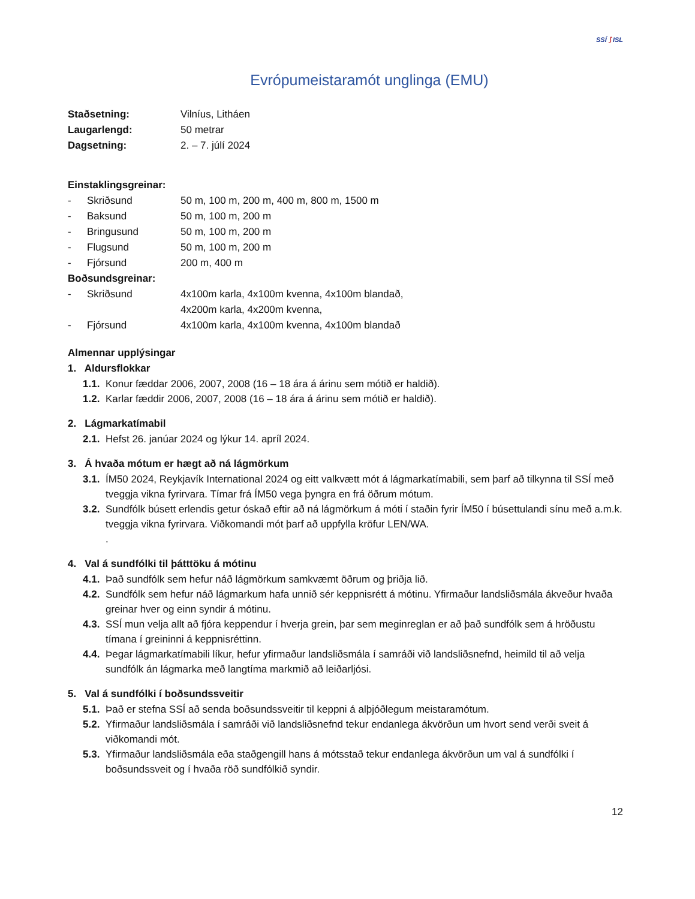SSÍ ⟆ ISL
Evrópumeistaramót unglinga (EMU)
Staðsetning: Vilníus, Litháen
Laugarlengd: 50 metrar
Dagsetning: 2. – 7. júlí 2024
Einstaklingsgreinar:
- Skriðsund 50 m, 100 m, 200 m, 400 m, 800 m, 1500 m
- Baksund 50 m, 100 m, 200 m
- Bringusund 50 m, 100 m, 200 m
- Flugsund 50 m, 100 m, 200 m
- Fjórsund 200 m, 400 m
Boðsundsgreinar:
- Skriðsund 4x100m karla, 4x100m kvenna, 4x100m blandað,
4x200m karla, 4x200m kvenna,
- Fjórsund 4x100m karla, 4x100m kvenna, 4x100m blandað
Almennar upplýsingar
1. Aldursflokkar
1.1. Konur fæddar 2006, 2007, 2008 (16 – 18 ára á árinu sem mótið er haldið).
1.2. Karlar fæddir 2006, 2007, 2008 (16 – 18 ára á árinu sem mótið er haldið).
2. Lágmarkatímabil
2.1. Hefst 26. janúar 2024 og lýkur 14. apríl 2024.
3. Á hvaða mótum er hægt að ná lágmörkum
3.1. ÍM50 2024, Reykjavík International 2024 og eitt valkvætt mót á lágmarkatímabili, sem þarf að tilkynna til SSÍ með tveggja vikna fyrirvara. Tímar frá ÍM50 vega þyngra en frá öðrum mótum.
3.2. Sundfólk búsett erlendis getur óskað eftir að ná lágmörkum á móti í staðin fyrir ÍM50 í búsettulandi sínu með a.m.k. tveggja vikna fyrirvara. Viðkomandi mót þarf að uppfylla kröfur LEN/WA.
.
4. Val á sundfólki til þátttöku á mótinu
4.1. Það sundfólk sem hefur náð lágmörkum samkvæmt öðrum og þriðja lið.
4.2. Sundfólk sem hefur náð lágmarkum hafa unnið sér keppnisrétt á mótinu. Yfirmaður landsliðsmála ákveður hvaða greinar hver og einn syndir á mótinu.
4.3. SSÍ mun velja allt að fjóra keppendur í hverja grein, þar sem meginreglan er að það sundfólk sem á hröðustu tímana í greininni á keppnisréttinn.
4.4. Þegar lágmarkatímabili líkur, hefur yfirmaður landsliðsmála í samráði við landsliðsnefnd, heimild til að velja sundfólk án lágmarka með langtíma markmið að leiðarljósi.
5. Val á sundfólki í boðsundssveitir
5.1. Það er stefna SSÍ að senda boðsundssveitir til keppni á alþjóðlegum meistaramótum.
5.2. Yfirmaður landsliðsmála í samráði við landsliðsnefnd tekur endanlega ákvörðun um hvort send verði sveit á viðkomandi mót.
5.3. Yfirmaður landsliðsmála eða staðgengill hans á mótsstað tekur endanlega ákvörðun um val á sundfólki í boðsundssveit og í hvaða röð sundfólkið syndir.
12